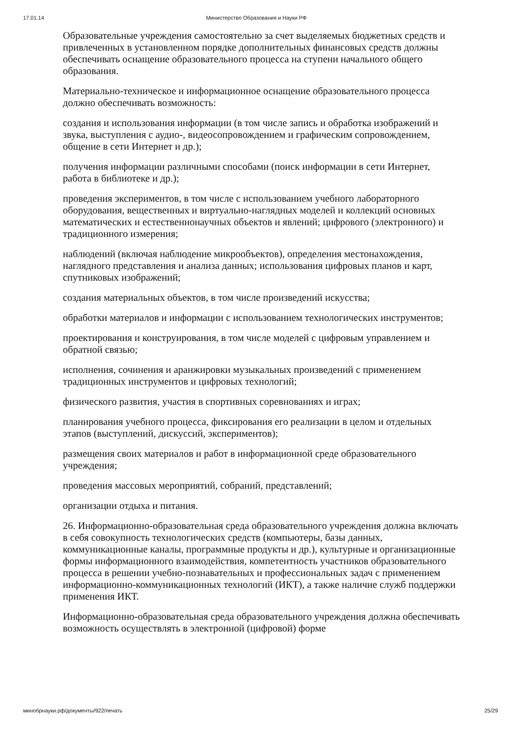17.01.14 Министерство Образования и Науки РФ
Образовательные учреждения самостоятельно за счет выделяемых бюджетных средств и привлеченных в установленном порядке дополнительных финансовых средств должны обеспечивать оснащение образовательного процесса на ступени начального общего образования.
Материально-техническое и информационное оснащение образовательного процесса должно обеспечивать возможность:
создания и использования информации (в том числе запись и обработка изображений и звука, выступления с аудио-, видеосопровождением и графическим сопровождением, общение в сети Интернет и др.);
получения информации различными способами (поиск информации в сети Интернет, работа в библиотеке и др.);
проведения экспериментов, в том числе с использованием учебного лабораторного оборудования, вещественных и виртуально-наглядных моделей и коллекций основных математических и естественнонаучных объектов и явлений; цифрового (электронного) и традиционного измерения;
наблюдений (включая наблюдение микрообъектов), определения местонахождения, наглядного представления и анализа данных; использования цифровых планов и карт, спутниковых изображений;
создания материальных объектов, в том числе произведений искусства;
обработки материалов и информации с использованием технологических инструментов;
проектирования и конструирования, в том числе моделей с цифровым управлением и обратной связью;
исполнения, сочинения и аранжировки музыкальных произведений с применением традиционных инструментов и цифровых технологий;
физического развития, участия в спортивных соревнованиях и играх;
планирования учебного процесса, фиксирования его реализации в целом и отдельных этапов (выступлений, дискуссий, экспериментов);
размещения своих материалов и работ в информационной среде образовательного учреждения;
проведения массовых мероприятий, собраний, представлений;
организации отдыха и питания.
26. Информационно-образовательная среда образовательного учреждения должна включать в себя совокупность технологических средств (компьютеры, базы данных, коммуникационные каналы, программные продукты и др.), культурные и организационные формы информационного взаимодействия, компетентность участников образовательного процесса в решении учебно-познавательных и профессиональных задач с применением информационно-коммуникационных технологий (ИКТ), а также наличие служб поддержки применения ИКТ.
Информационно-образовательная среда образовательного учреждения должна обеспечивать возможность осуществлять в электронной (цифровой) форме
минобрнауки.рф/документы/922/печать 25/29